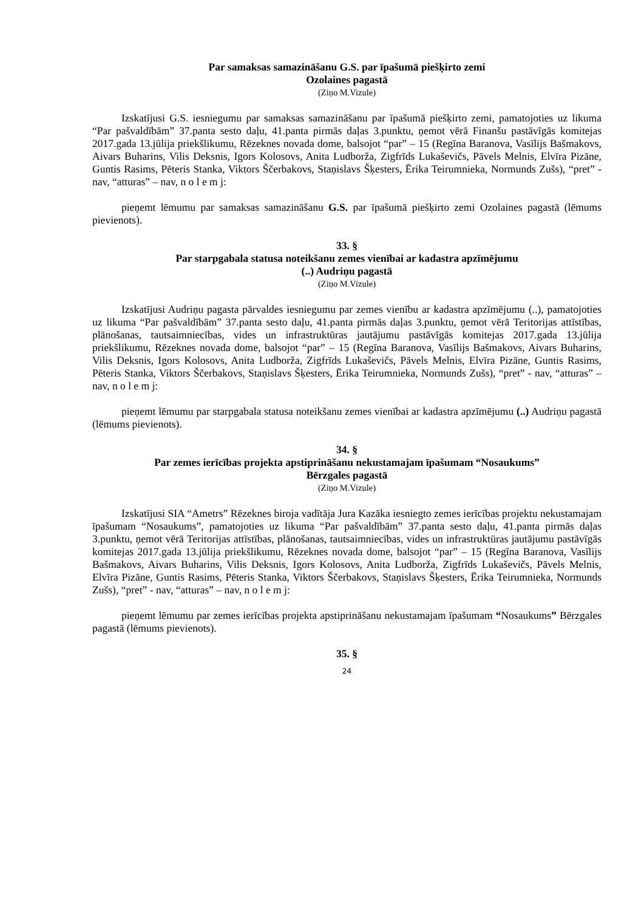Par samaksas samazināšanu G.S. par īpašumā piešķirto zemi
Ozolaines pagastā
(Ziņo M.Vizule)
Izskatījusi G.S. iesniegumu par samaksas samazināšanu par īpašumā piešķirto zemi, pamatojoties uz likuma “Par pašvaldībām” 37.panta sesto daļu, 41.panta pirmās daļas 3.punktu, ņemot vērā Finanšu pastāvīgās komitejas 2017.gada 13.jūlija priekšlikumu, Rēzeknes novada dome, balsojot “par” – 15 (Regīna Baranova, Vasīlijs Bašmakovs, Aivars Buharins, Vilis Deksnis, Igors Kolosovs, Anita Ludborža, Zigfrīds Lukaševičs, Pāvels Melnis, Elvīra Pizāne, Guntis Rasims, Pēteris Stanka, Viktors Ščerbakovs, Staņislavs Šķesters, Ērika Teirumnieka, Normunds Zušs), “pret” - nav, “atturas” – nav, n o l e m j:
pieņemt lēmumu par samaksas samazināšanu G.S. par īpašumā piešķirto zemi Ozolaines pagastā (lēmums pievienots).
33. §
Par starpgabala statusa noteikšanu zemes vienībai ar kadastra apzīmējumu
(..) Audriņu pagastā
(Ziņo M.Vizule)
Izskatījusi Audriņu pagasta pārvaldes iesniegumu par zemes vienību ar kadastra apzīmējumu (..), pamatojoties uz likuma “Par pašvaldībām” 37.panta sesto daļu, 41.panta pirmās daļas 3.punktu, ņemot vērā Teritorijas attīstības, plānošanas, tautsaimniecības, vides un infrastruktūras jautājumu pastāvīgās komitejas 2017.gada 13.jūlija priekšlikumu, Rēzeknes novada dome, balsojot “par” – 15 (Regīna Baranova, Vasīlijs Bašmakovs, Aivars Buharins, Vilis Deksnis, Igors Kolosovs, Anita Ludborža, Zigfrīds Lukaševičs, Pāvels Melnis, Elvīra Pizāne, Guntis Rasims, Pēteris Stanka, Viktors Ščerbakovs, Staņislavs Šķesters, Ērika Teirumnieka, Normunds Zušs), “pret” - nav, “atturas” – nav, n o l e m j:
pieņemt lēmumu par starpgabala statusa noteikšanu zemes vienībai ar kadastra apzīmējumu (..) Audriņu pagastā (lēmums pievienots).
34. §
Par zemes ierīcības projekta apstiprināšanu nekustamajam īpašumam “Nosaukums”
Bērzgales pagastā
(Ziņo M.Vizule)
Izskatījusi SIA “Ametrs” Rēzeknes biroja vadītāja Jura Kazāka iesniegto zemes ierīcības projektu nekustamajam īpašumam “Nosaukums”, pamatojoties uz likuma “Par pašvaldībām” 37.panta sesto daļu, 41.panta pirmās daļas 3.punktu, ņemot vērā Teritorijas attīstības, plānošanas, tautsaimniecības, vides un infrastruktūras jautājumu pastāvīgās komitejas 2017.gada 13.jūlija priekšlikumu, Rēzeknes novada dome, balsojot “par” – 15 (Regīna Baranova, Vasīlijs Bašmakovs, Aivars Buharins, Vilis Deksnis, Igors Kolosovs, Anita Ludborža, Zigfrīds Lukaševičs, Pāvels Melnis, Elvīra Pizāne, Guntis Rasims, Pēteris Stanka, Viktors Ščerbakovs, Staņislavs Šķesters, Ērika Teirumnieka, Normunds Zušs), “pret” - nav, “atturas” – nav, n o l e m j:
pieņemt lēmumu par zemes ierīcības projekta apstiprināšanu nekustamajam īpašumam “Nosaukums” Bērzgales pagastā (lēmums pievienots).
35. §
24